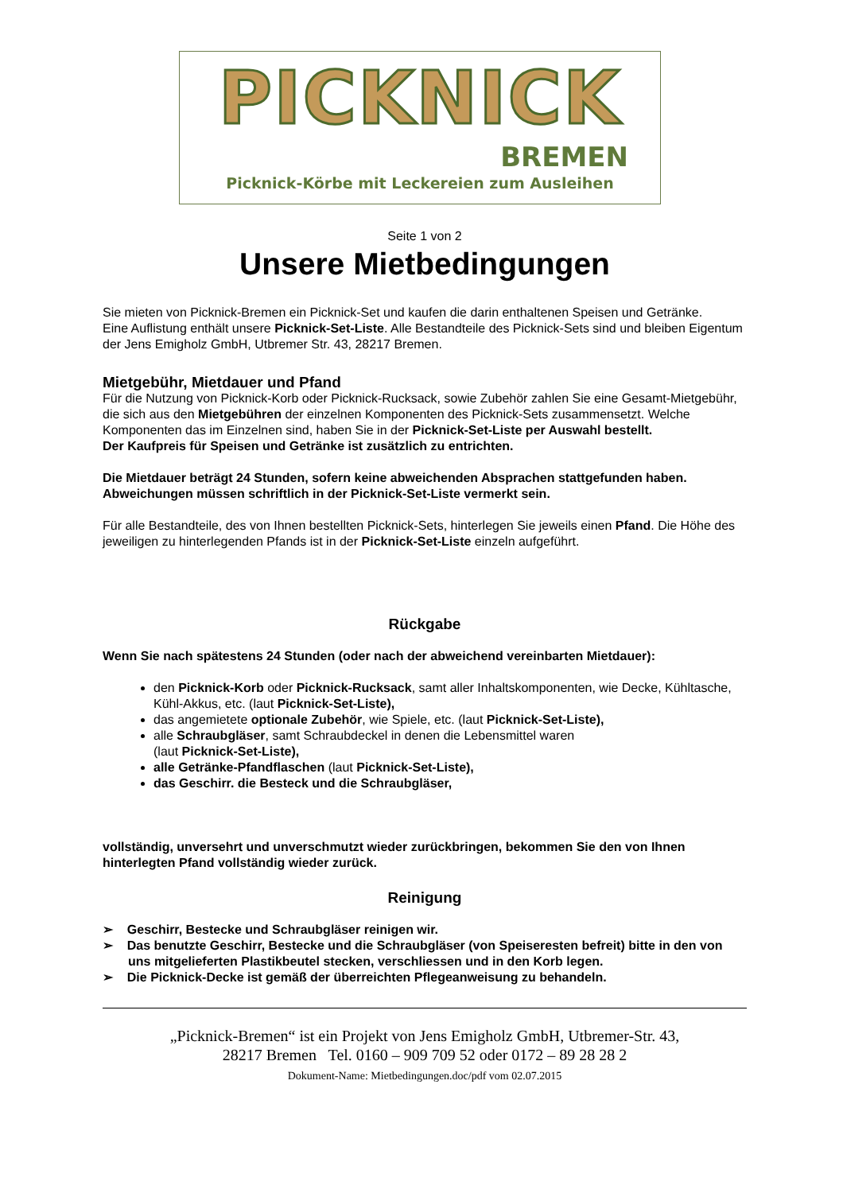PICKNICK
BREMEN
Picknick-Körbe mit Leckereien zum Ausleihen
Seite 1 von 2
Unsere Mietbedingungen
Sie mieten von Picknick-Bremen ein Picknick-Set und kaufen die darin enthaltenen Speisen und Getränke.
Eine Auflistung enthält unsere Picknick-Set-Liste. Alle Bestandteile des Picknick-Sets sind und bleiben Eigentum der Jens Emigholz GmbH, Utbremer Str. 43, 28217 Bremen.
Mietgebühr, Mietdauer und Pfand
Für die Nutzung von Picknick-Korb oder Picknick-Rucksack, sowie Zubehör zahlen Sie eine Gesamt-Mietgebühr, die sich aus den Mietgebühren der einzelnen Komponenten des Picknick-Sets zusammensetzt. Welche Komponenten das im Einzelnen sind, haben Sie in der Picknick-Set-Liste per Auswahl bestellt.
Der Kaufpreis für Speisen und Getränke ist zusätzlich zu entrichten.
Die Mietdauer beträgt 24 Stunden, sofern keine abweichenden Absprachen stattgefunden haben.
Abweichungen müssen schriftlich in der Picknick-Set-Liste vermerkt sein.
Für alle Bestandteile, des von Ihnen bestellten Picknick-Sets, hinterlegen Sie jeweils einen Pfand. Die Höhe des jeweiligen zu hinterlegenden Pfands ist in der Picknick-Set-Liste einzeln aufgeführt.
Rückgabe
Wenn Sie nach spätestens 24 Stunden (oder nach der abweichend vereinbarten Mietdauer):
den Picknick-Korb oder Picknick-Rucksack, samt aller Inhaltskomponenten, wie Decke, Kühltasche, Kühl-Akkus, etc. (laut Picknick-Set-Liste),
das angemietete optionale Zubehör, wie Spiele, etc. (laut Picknick-Set-Liste),
alle Schraubgläser, samt Schraubdeckel in denen die Lebensmittel waren
(laut Picknick-Set-Liste),
alle Getränke-Pfandflaschen (laut Picknick-Set-Liste),
das Geschirr. die Besteck und die Schraubgläser,
vollständig, unversehrt und unverschmutzt wieder zurückbringen, bekommen Sie den von Ihnen hinterlegten Pfand vollständig wieder zurück.
Reinigung
➢ Geschirr, Bestecke und Schraubgläser reinigen wir.
➢ Das benutzte Geschirr, Bestecke und die Schraubgläser (von Speiseresten befreit) bitte in den von uns mitgelieferten Plastikbeutel stecken, verschliessen und in den Korb legen.
➢ Die Picknick-Decke ist gemäß der überreichten Pflegeanweisung zu behandeln.
„Picknick-Bremen“ ist ein Projekt von Jens Emigholz GmbH, Utbremer-Str. 43,
28217 Bremen Tel. 0160 – 909 709 52 oder 0172 – 89 28 28 2
Dokument-Name: Mietbedingungen.doc/pdf vom 02.07.2015